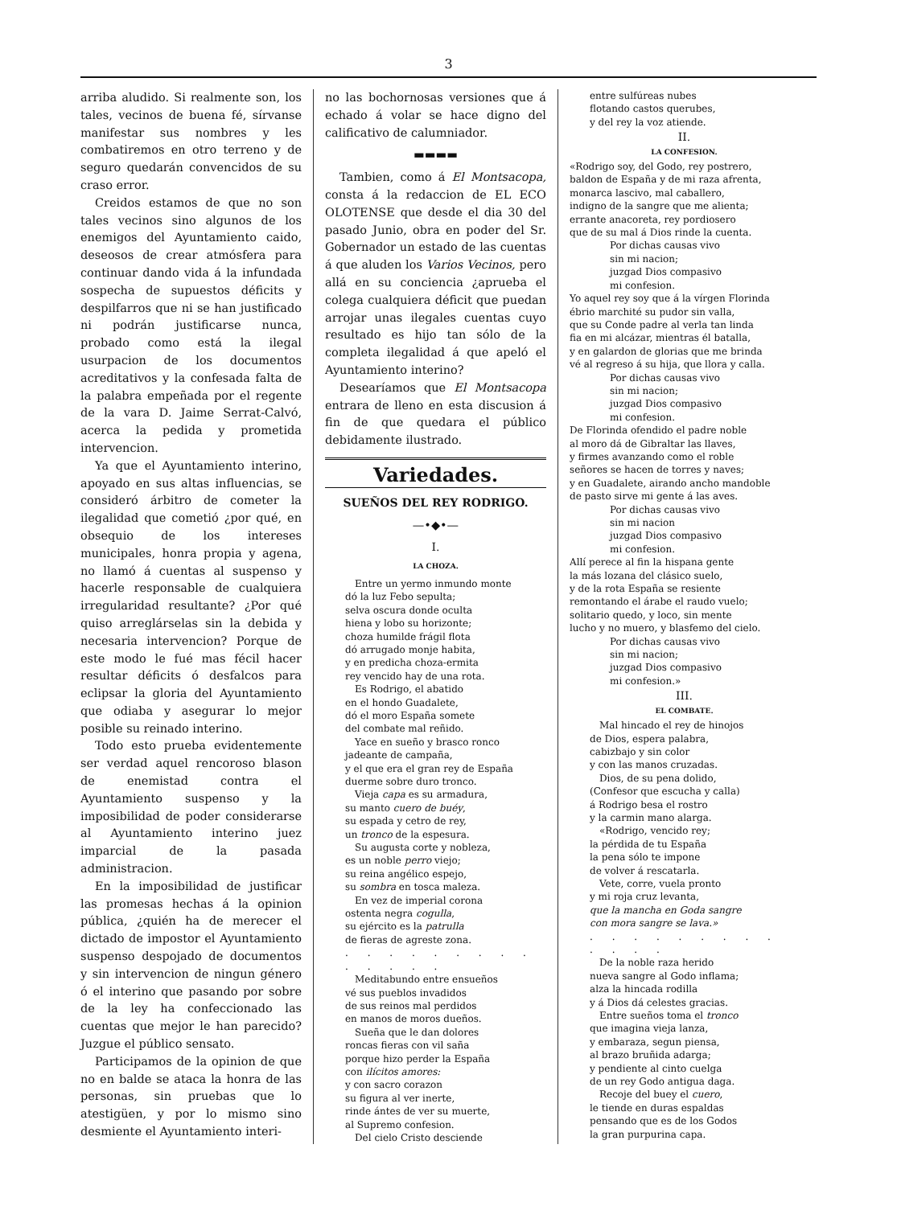3
arriba aludido. Si realmente son, los tales, vecinos de buena fé, sírvanse manifestar sus nombres y les combatiremos en otro terreno y de seguro quedarán convencidos de su craso error.
Creidos estamos de que no son tales vecinos sino algunos de los enemigos del Ayuntamiento caido, deseosos de crear atmósfera para continuar dando vida á la infundada sospecha de supuestos déficits y despilfarros que ni se han justificado ni podrán justificarse nunca, probado como está la ilegal usurpacion de los documentos acreditativos y la confesada falta de la palabra empeñada por el regente de la vara D. Jaime Serrat-Calvó, acerca la pedida y prometida intervencion.
Ya que el Ayuntamiento interino, apoyado en sus altas influencias, se consideró árbitro de cometer la ilegalidad que cometió ¿por qué, en obsequio de los intereses municipales, honra propia y agena, no llamó á cuentas al suspenso y hacerle responsable de cualquiera irregularidad resultante? ¿Por qué quiso arreglárselas sin la debida y necesaria intervencion? Porque de este modo le fué mas fécil hacer resultar déficits ó desfalcos para eclipsar la gloria del Ayuntamiento que odiaba y asegurar lo mejor posible su reinado interino.
Todo esto prueba evidentemente ser verdad aquel rencoroso blason de enemistad contra el Ayuntamiento suspenso y la imposibilidad de poder considerarse al Ayuntamiento interino juez imparcial de la pasada administracion.
En la imposibilidad de justificar las promesas hechas á la opinion pública, ¿quién ha de merecer el dictado de impostor el Ayuntamiento suspenso despojado de documentos y sin intervencion de ningun género ó el interino que pasando por sobre de la ley ha confeccionado las cuentas que mejor le han parecido? Juzgue el público sensato.
Participamos de la opinion de que no en balde se ataca la honra de las personas, sin pruebas que lo atestigüen, y por lo mismo sino desmiente el Ayuntamiento interi-
no las bochornosas versiones que á echado á volar se hace digno del calificativo de calumniador.
▬▬▬▬
Tambien, como á El Montsacopa, consta á la redaccion de EL ECO OLOTENSE que desde el dia 30 del pasado Junio, obra en poder del Sr. Gobernador un estado de las cuentas á que aluden los Varios Vecinos, pero allá en su conciencia ¿aprueba el colega cualquiera déficit que puedan arrojar unas ilegales cuentas cuyo resultado es hijo tan sólo de la completa ilegalidad á que apeló el Ayuntamiento interino?
Desearíamos que El Montsacopa entrara de lleno en esta discusion á fin de que quedara el público debidamente ilustrado.
Variedades.
SUEÑOS DEL REY RODRIGO.
—•◆•—
I.
LA CHOZA.
Entre un yermo inmundo monte
dó la luz Febo sepulta;
selva oscura donde oculta
hiena y lobo su horizonte;
choza humilde frágil flota
dó arrugado monje habita,
y en predicha choza-ermita
rey vencido hay de una rota.
Es Rodrigo, el abatido
en el hondo Guadalete,
dó el moro España somete
del combate mal reñido.
Yace en sueño y brasco ronco
jadeante de campaña,
y el que era el gran rey de España
duerme sobre duro tronco.
Vieja capa es su armadura,
su manto cuero de buéy,
su espada y cetro de rey,
un tronco de la espesura.
Su augusta corte y nobleza,
es un noble perro viejo;
su reina angélico espejo,
su sombra en tosca maleza.
En vez de imperial corona
ostenta negra cogulla,
su ejército es la patrulla
de fieras de agreste zona.
. . . . . . . . . . . . . .
Meditabundo entre ensueños
vé sus pueblos invadidos
de sus reinos mal perdidos
en manos de moros dueños.
Sueña que le dan dolores
roncas fieras con vil saña
porque hizo perder la España
con ilícitos amores:
y con sacro corazon
su figura al ver inerte,
rinde ántes de ver su muerte,
al Supremo confesion.
Del cielo Cristo desciende
entre sulfúreas nubes
flotando castos querubes,
y del rey la voz atiende.
II.
LA CONFESION.
«Rodrigo soy, del Godo, rey postrero,
baldon de España y de mi raza afrenta,
monarca lascivo, mal caballero,
indigno de la sangre que me alienta;
errante anacoreta, rey pordiosero
que de su mal á Dios rinde la cuenta.
Por dichas causas vivo
sin mi nacion;
juzgad Dios compasivo
mi confesion.
Yo aquel rey soy que á la vírgen Florinda
ébrio marchité su pudor sin valla,
que su Conde padre al verla tan linda
fia en mi alcázar, mientras él batalla,
y en galardon de glorias que me brinda
vé al regreso á su hija, que llora y calla.
Por dichas causas vivo
sin mi nacion;
juzgad Dios compasivo
mi confesion.
De Florinda ofendido el padre noble
al moro dá de Gibraltar las llaves,
y firmes avanzando como el roble
señores se hacen de torres y naves;
y en Guadalete, airando ancho mandoble
de pasto sirve mi gente á las aves.
Por dichas causas vivo
sin mi nacion
juzgad Dios compasivo
mi confesion.
Allí perece al fin la hispana gente
la más lozana del clásico suelo,
y de la rota España se resiente
remontando el árabe el raudo vuelo;
solitario quedo, y loco, sin mente
lucho y no muero, y blasfemo del cielo.
Por dichas causas vivo
sin mi nacion;
juzgad Dios compasivo
mi confesion.»
III.
EL COMBATE.
Mal hincado el rey de hinojos
de Dios, espera palabra,
cabizbajo y sin color
y con las manos cruzadas.
Dios, de su pena dolido,
(Confesor que escucha y calla)
á Rodrigo besa el rostro
y la carmin mano alarga.
«Rodrigo, vencido rey;
la pérdida de tu España
la pena sólo te impone
de volver á rescatarla.
Vete, corre, vuela pronto
y mi roja cruz levanta,
que la mancha en Goda sangre
con mora sangre se lava.»
. . . . . . . . . . . . .
De la noble raza herido
nueva sangre al Godo inflama;
alza la hincada rodilla
y á Dios dá celestes gracias.
Entre sueños toma el tronco
que imagina vieja lanza,
y embaraza, segun piensa,
al brazo bruñida adarga;
y pendiente al cinto cuelga
de un rey Godo antigua daga.
Recoje del buey el cuero,
le tiende en duras espaldas
pensando que es de los Godos
la gran purpurina capa.